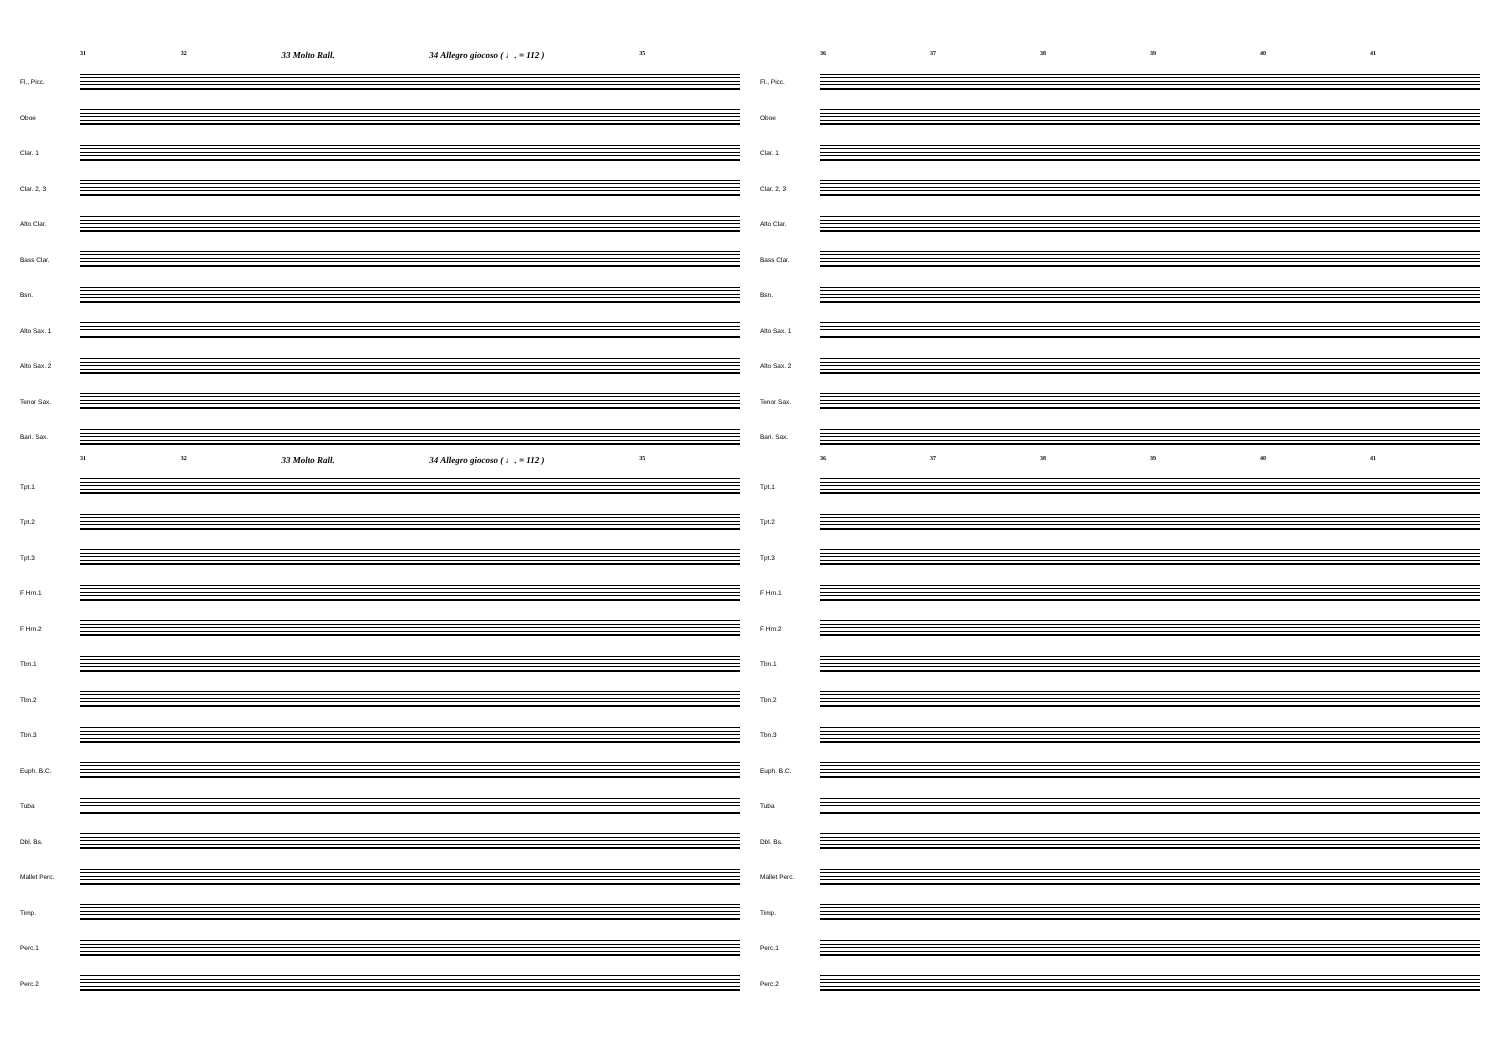31 32 33 Molto Rall. 34 Allegro giocoso ( ♩. = 112 ) 35
Fl., Picc.
Oboe
Clar. 1
Clar. 2, 3
Alto Clar.
Bass Clar.
Bsn.
Alto Sax. 1
Alto Sax. 2
Tenor Sax.
Bari. Sax.
31 32 33 Molto Rall. 34 Allegro giocoso ( ♩. = 112 ) 35
Tpt.1
Tpt.2
Tpt.3
F Hrn.1
F Hrn.2
Tbn.1
Tbn.2
Tbn.3
Euph. B.C.
Tuba
Dbl. Bs.
Mallet Perc.
Timp.
Perc.1
Perc.2
36 37 38 39 40 41
Fl., Picc.
Oboe
Clar. 1
Clar. 2, 3
Alto Clar.
Bass Clar.
Bsn.
Alto Sax. 1
Alto Sax. 2
Tenor Sax.
Bari. Sax.
36 37 38 39 40 41
Tpt.1
Tpt.2
Tpt.3
F Hrn.1
F Hrn.2
Tbn.1
Tbn.2
Tbn.3
Euph. B.C.
Tuba
Dbl. Bs.
Mallet Perc.
Timp.
Perc.1
Perc.2